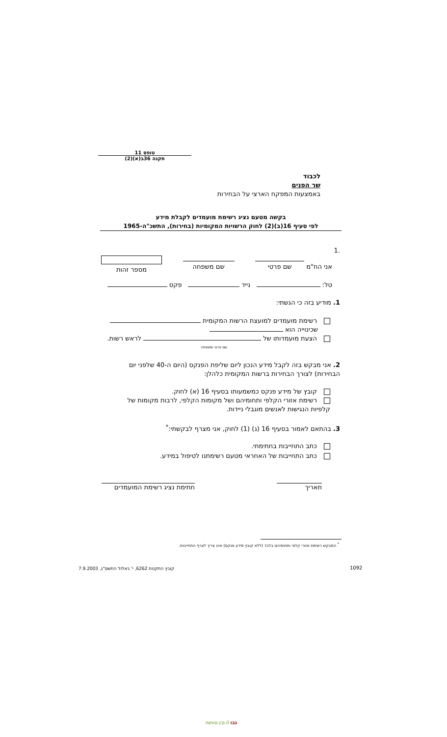טופס 11
תקנה 36ב(א)(2)
לכבוד
שר הפנים
באמצעות המפקח הארצי על הבחירות
בקשה מטעם נציג רשימת מועמדים לקבלת מידע
לפי סעיף 16(ב)(2) לחוק הרשויות המקומיות (בחירות), התשכ"ה-1965
.1
אני הח"מ
שם פרטי
שם משפחה
מספר זהות
טל: נייד פקס
1. מודיע בזה כי הגשתי:
רשימת מועמדים למועצת הרשות המקומית
שכינוייה הוא
הצעת מועמדותו של לראש רשות.
שם פרטי ומשפחה
2. אני מבקש בזה לקבל מידע הנכון ליום שליפת הפנקס (היום ה-40 שלפני יום הבחירות) לצורך הבחירות ברשות המקומית כלהלן:
קובץ של מידע פנקס כמשמעותו בסעיף 16 (א) לחוק.
רשימת אזורי הקלפי ותחומיהם ושל מקומות הקלפי, לרבות מקומות של קלפיות הנגישות לאנשים מוגבלי ניידות.
3. בהתאם לאמור בסעיף 16 (ג) (1) לחוק, אני מצרף לבקשתי:<sup>*</sup>
כתב התחייבות בחתימתי.
כתב התחייבות של האחראי מטעם רשימתנו לטיפול במידע.
תאריך
חתימת נציג רשימת המועמדים
<sup>*</sup> המבקש רשימת אזורי קלפי ותחומיהם בלבד (ללא קובץ מידע פנקס) אינו צריך לצרף התחייבות.
קובץ התקנות 6262, י' באלול התשס"ג, 7.9.2003
1092
נבו nevo.co.il